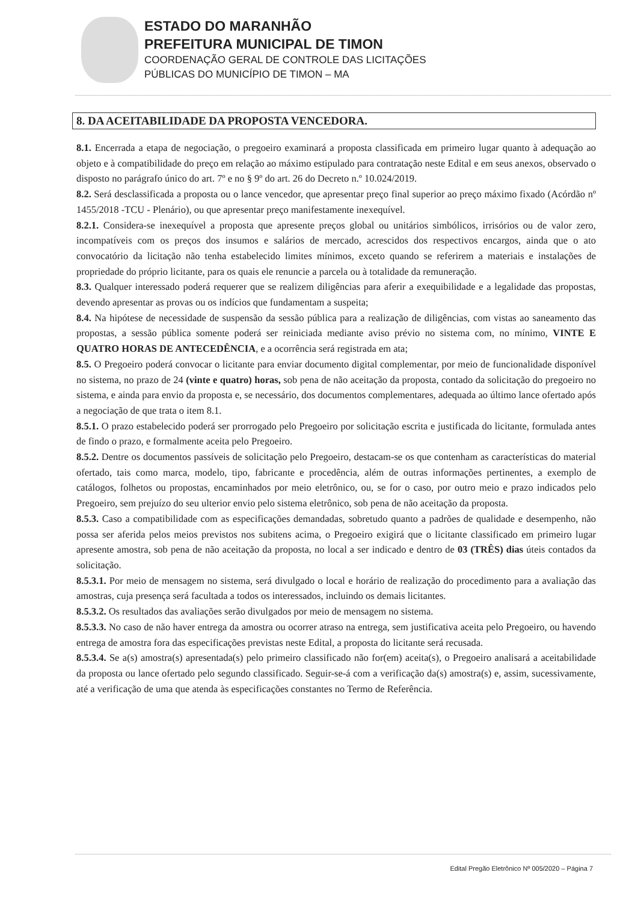ESTADO DO MARANHÃO
PREFEITURA MUNICIPAL DE TIMON
COORDENAÇÃO GERAL DE CONTROLE DAS LICITAÇÕES
PÚBLICAS DO MUNICÍPIO DE TIMON – MA
8. DA ACEITABILIDADE DA PROPOSTA VENCEDORA.
8.1. Encerrada a etapa de negociação, o pregoeiro examinará a proposta classificada em primeiro lugar quanto à adequação ao objeto e à compatibilidade do preço em relação ao máximo estipulado para contratação neste Edital e em seus anexos, observado o disposto no parágrafo único do art. 7º e no § 9º do art. 26 do Decreto n.º 10.024/2019.
8.2. Será desclassificada a proposta ou o lance vencedor, que apresentar preço final superior ao preço máximo fixado (Acórdão nº 1455/2018 -TCU - Plenário), ou que apresentar preço manifestamente inexequível.
8.2.1. Considera-se inexequível a proposta que apresente preços global ou unitários simbólicos, irrisórios ou de valor zero, incompatíveis com os preços dos insumos e salários de mercado, acrescidos dos respectivos encargos, ainda que o ato convocatório da licitação não tenha estabelecido limites mínimos, exceto quando se referirem a materiais e instalações de propriedade do próprio licitante, para os quais ele renuncie a parcela ou à totalidade da remuneração.
8.3. Qualquer interessado poderá requerer que se realizem diligências para aferir a exequibilidade e a legalidade das propostas, devendo apresentar as provas ou os indícios que fundamentam a suspeita;
8.4. Na hipótese de necessidade de suspensão da sessão pública para a realização de diligências, com vistas ao saneamento das propostas, a sessão pública somente poderá ser reiniciada mediante aviso prévio no sistema com, no mínimo, VINTE E QUATRO HORAS DE ANTECEDÊNCIA, e a ocorrência será registrada em ata;
8.5. O Pregoeiro poderá convocar o licitante para enviar documento digital complementar, por meio de funcionalidade disponível no sistema, no prazo de 24 (vinte e quatro) horas, sob pena de não aceitação da proposta, contado da solicitação do pregoeiro no sistema, e ainda para envio da proposta e, se necessário, dos documentos complementares, adequada ao último lance ofertado após a negociação de que trata o item 8.1.
8.5.1. O prazo estabelecido poderá ser prorrogado pelo Pregoeiro por solicitação escrita e justificada do licitante, formulada antes de findo o prazo, e formalmente aceita pelo Pregoeiro.
8.5.2. Dentre os documentos passíveis de solicitação pelo Pregoeiro, destacam-se os que contenham as características do material ofertado, tais como marca, modelo, tipo, fabricante e procedência, além de outras informações pertinentes, a exemplo de catálogos, folhetos ou propostas, encaminhados por meio eletrônico, ou, se for o caso, por outro meio e prazo indicados pelo Pregoeiro, sem prejuízo do seu ulterior envio pelo sistema eletrônico, sob pena de não aceitação da proposta.
8.5.3. Caso a compatibilidade com as especificações demandadas, sobretudo quanto a padrões de qualidade e desempenho, não possa ser aferida pelos meios previstos nos subitens acima, o Pregoeiro exigirá que o licitante classificado em primeiro lugar apresente amostra, sob pena de não aceitação da proposta, no local a ser indicado e dentro de 03 (TRÊS) dias úteis contados da solicitação.
8.5.3.1. Por meio de mensagem no sistema, será divulgado o local e horário de realização do procedimento para a avaliação das amostras, cuja presença será facultada a todos os interessados, incluindo os demais licitantes.
8.5.3.2. Os resultados das avaliações serão divulgados por meio de mensagem no sistema.
8.5.3.3. No caso de não haver entrega da amostra ou ocorrer atraso na entrega, sem justificativa aceita pelo Pregoeiro, ou havendo entrega de amostra fora das especificações previstas neste Edital, a proposta do licitante será recusada.
8.5.3.4. Se a(s) amostra(s) apresentada(s) pelo primeiro classificado não for(em) aceita(s), o Pregoeiro analisará a aceitabilidade da proposta ou lance ofertado pelo segundo classificado. Seguir-se-á com a verificação da(s) amostra(s) e, assim, sucessivamente, até a verificação de uma que atenda às especificações constantes no Termo de Referência.
Edital Pregão Eletrônico Nº 005/2020 – Página 7